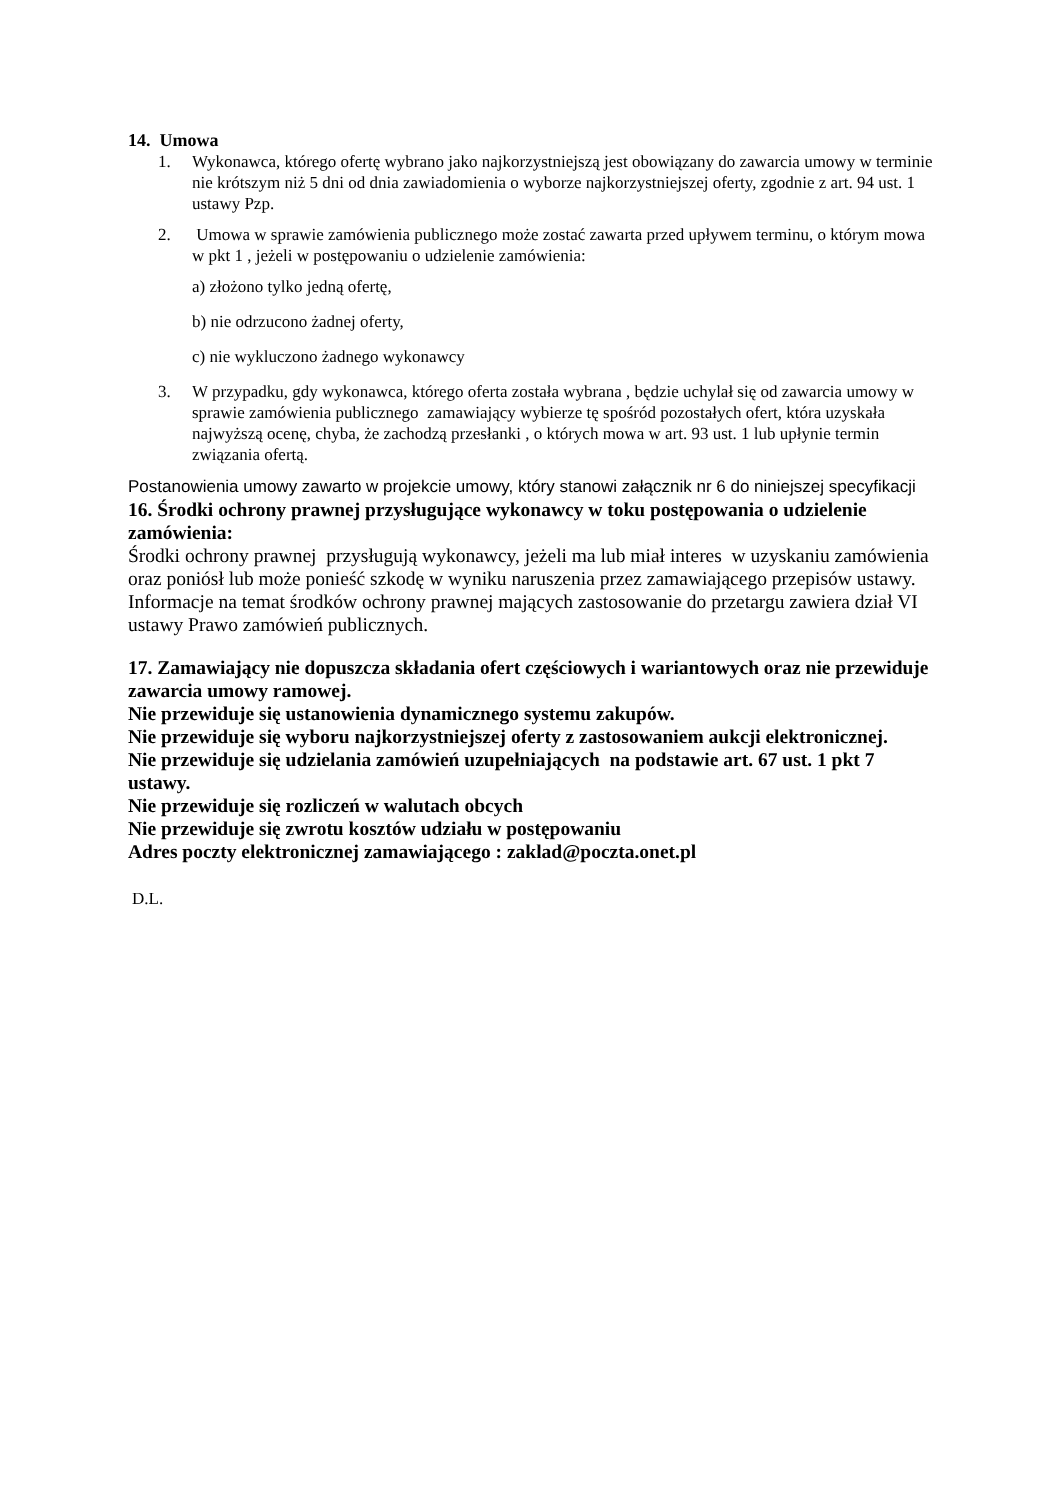14. Umowa
1. Wykonawca, którego ofertę wybrano jako najkorzystniejszą jest obowiązany do zawarcia umowy w terminie nie krótszym niż 5 dni od dnia zawiadomienia o wyborze najkorzystniejszej oferty, zgodnie z art. 94 ust. 1 ustawy Pzp.
2. Umowa w sprawie zamówienia publicznego może zostać zawarta przed upływem terminu, o którym mowa w pkt 1 , jeżeli w postępowaniu o udzielenie zamówienia:
a) złożono tylko jedną ofertę,
b) nie odrzucono żadnej oferty,
c) nie wykluczono żadnego wykonawcy
3. W przypadku, gdy wykonawca, którego oferta została wybrana , będzie uchylał się od zawarcia umowy w sprawie zamówienia publicznego zamawiający wybierze tę spośród pozostałych ofert, która uzyskała najwyższą ocenę, chyba, że zachodzą przesłanki , o których mowa w art. 93 ust. 1 lub upłynie termin związania ofertą.
Postanowienia umowy zawarto w projekcie umowy, który stanowi załącznik nr 6 do niniejszej specyfikacji
16. Środki ochrony prawnej przysługujące wykonawcy w toku postępowania o udzielenie zamówienia:
Środki ochrony prawnej przysługują wykonawcy, jeżeli ma lub miał interes w uzyskaniu zamówienia oraz poniósł lub może ponieść szkodę w wyniku naruszenia przez zamawiającego przepisów ustawy.
Informacje na temat środków ochrony prawnej mających zastosowanie do przetargu zawiera dział VI ustawy Prawo zamówień publicznych.
17. Zamawiający nie dopuszcza składania ofert częściowych i wariantowych oraz nie przewiduje zawarcia umowy ramowej.
Nie przewiduje się ustanowienia dynamicznego systemu zakupów.
Nie przewiduje się wyboru najkorzystniejszej oferty z zastosowaniem aukcji elektronicznej.
Nie przewiduje się udzielania zamówień uzupełniających na podstawie art. 67 ust. 1 pkt 7 ustawy.
Nie przewiduje się rozliczeń w walutach obcych
Nie przewiduje się zwrotu kosztów udziału w postępowaniu
Adres poczty elektronicznej zamawiającego : zaklad@poczta.onet.pl
D.L.